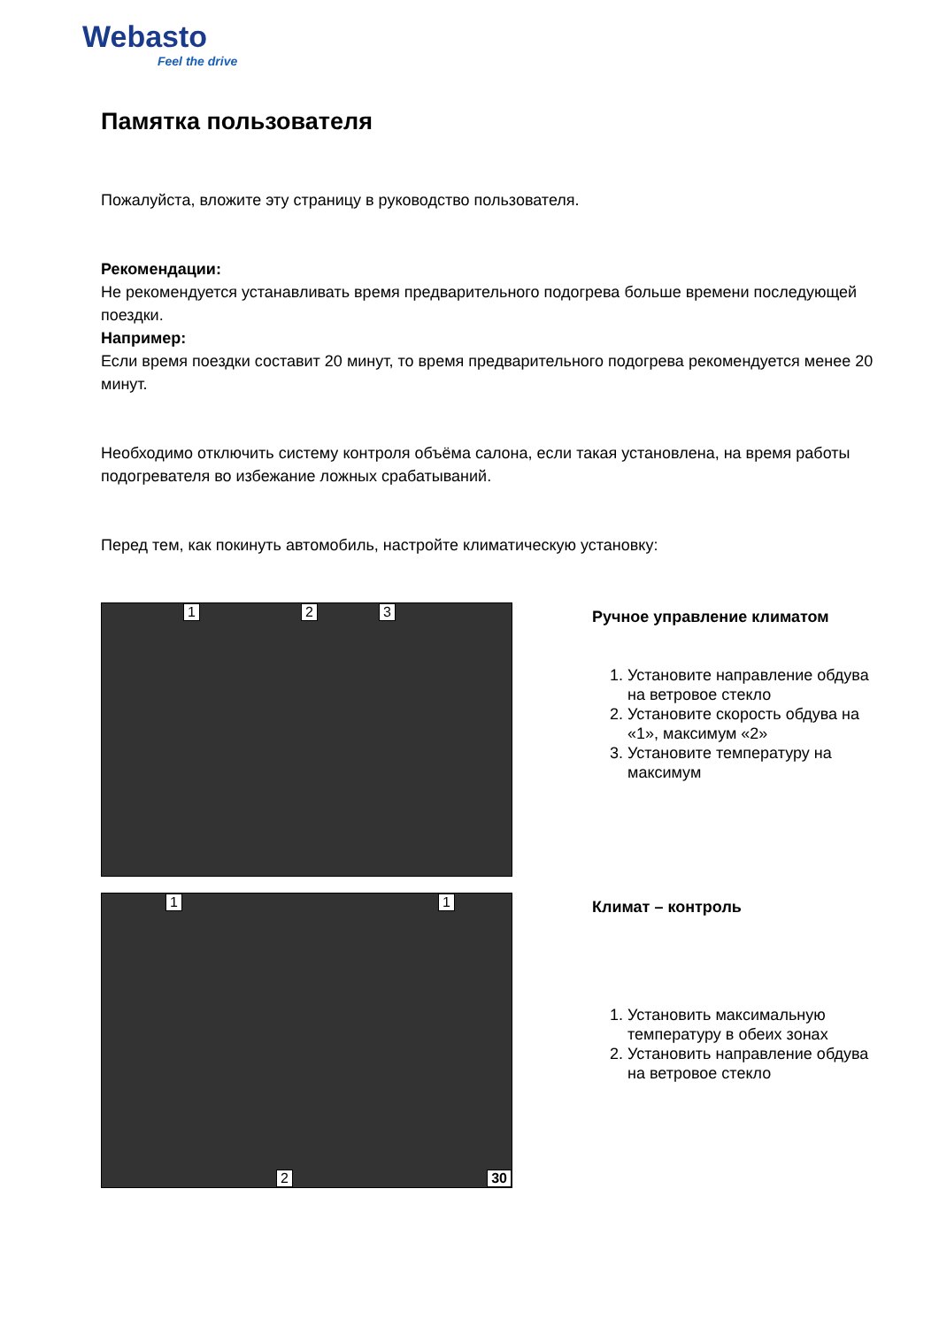Webasto
Feel the drive
Памятка пользователя
Пожалуйста, вложите эту страницу в руководство пользователя.
Рекомендации:
Не рекомендуется устанавливать время предварительного подогрева больше времени последующей поездки.
Например:
Если время поездки составит 20 минут, то время предварительного подогрева рекомендуется менее 20 минут.
Необходимо отключить систему контроля объёма салона, если такая установлена, на время работы подогревателя во избежание ложных срабатываний.
Перед тем, как покинуть автомобиль, настройте климатическую установку:
1 2 3
Ручное управление климатом
1. Установите направление обдува на ветровое стекло
2. Установите скорость обдува на «1», максимум «2»
3. Установите температуру на максимум
1 1
2 30
Климат – контроль
1. Установить максимальную температуру в обеих зонах
2. Установить направление обдува на ветровое стекло